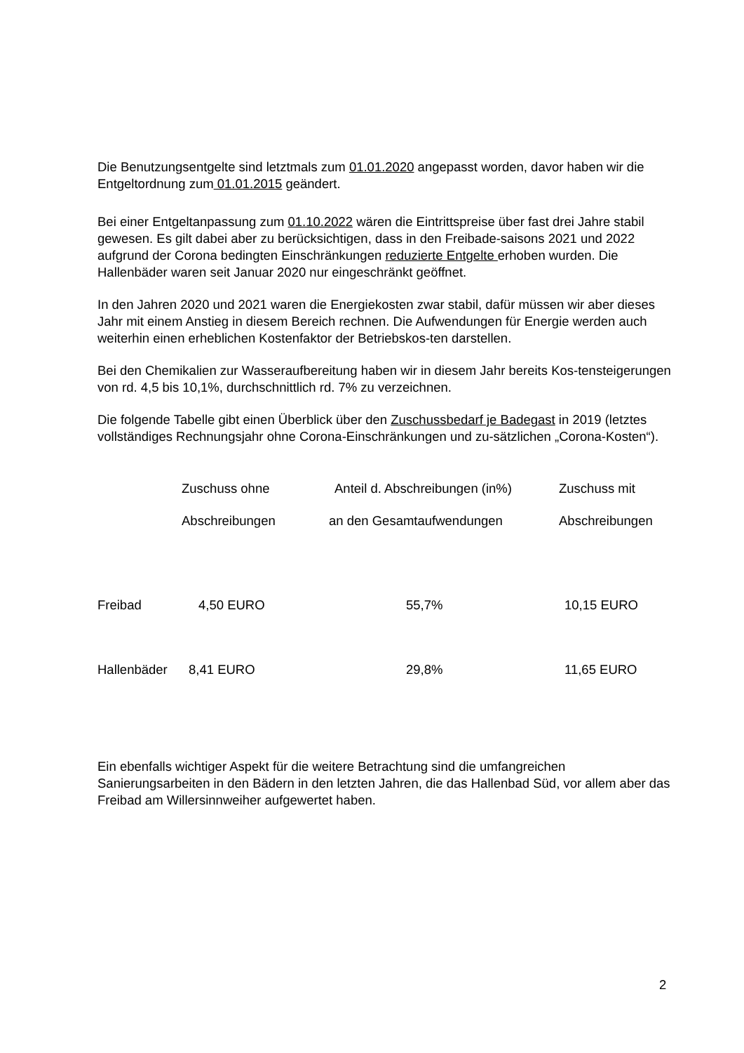Die Benutzungsentgelte sind letztmals zum 01.01.2020 angepasst worden, davor haben wir die Entgeltordnung zum 01.01.2015 geändert.
Bei einer Entgeltanpassung zum 01.10.2022 wären die Eintrittspreise über fast drei Jahre stabil gewesen. Es gilt dabei aber zu berücksichtigen, dass in den Freibade-saisons 2021 und 2022 aufgrund der Corona bedingten Einschränkungen reduzierte Entgelte erhoben wurden. Die Hallenbäder waren seit Januar 2020 nur eingeschränkt geöffnet.
In den Jahren 2020 und 2021 waren die Energiekosten zwar stabil, dafür müssen wir aber dieses Jahr mit einem Anstieg in diesem Bereich rechnen. Die Aufwendungen für Energie werden auch weiterhin einen erheblichen Kostenfaktor der Betriebskos-ten darstellen.
Bei den Chemikalien zur Wasseraufbereitung haben wir in diesem Jahr bereits Kos-tensteigerungen von rd. 4,5 bis 10,1%, durchschnittlich rd. 7% zu verzeichnen.
Die folgende Tabelle gibt einen Überblick über den Zuschussbedarf je Badegast in 2019 (letztes vollständiges Rechnungsjahr ohne Corona-Einschränkungen und zu-sätzlichen „Corona-Kosten“).
| | Zuschuss ohne | Anteil d. Abschreibungen (in%) | Zuschuss mit |
| --- | --- | --- | --- |
| | Abschreibungen | an den Gesamtaufwendungen | Abschreibungen |
| Freibad | 4,50 EURO | 55,7% | 10,15 EURO |
| Hallenbäder | 8,41 EURO | 29,8% | 11,65 EURO |
Ein ebenfalls wichtiger Aspekt für die weitere Betrachtung sind die umfangreichen Sanierungsarbeiten in den Bädern in den letzten Jahren, die das Hallenbad Süd, vor allem aber das Freibad am Willersinnweiher aufgewertet haben.
2